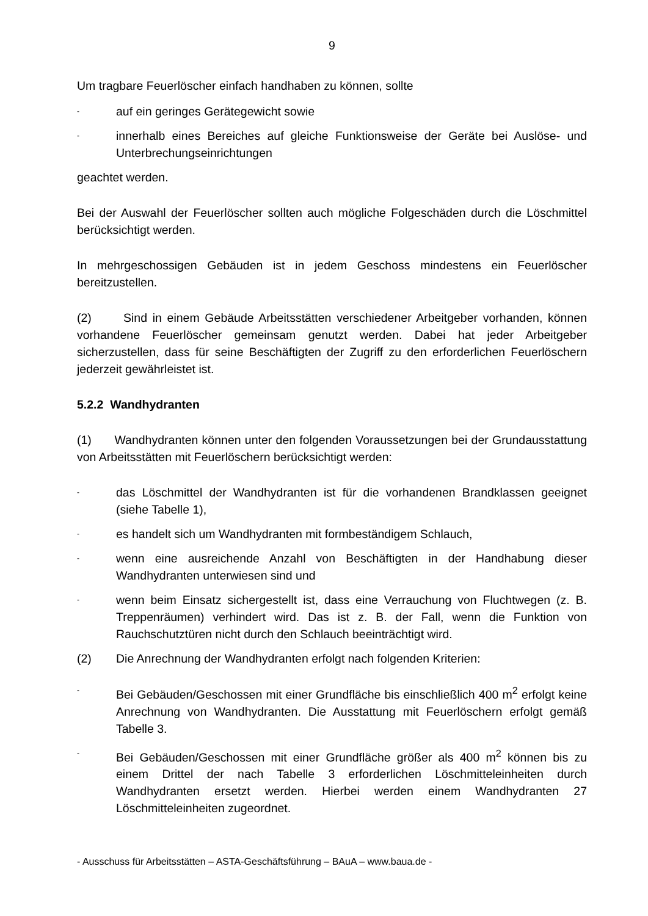9
Um tragbare Feuerlöscher einfach handhaben zu können, sollte
- auf ein geringes Gerätegewicht sowie
- innerhalb eines Bereiches auf gleiche Funktionsweise der Geräte bei Auslöse- und Unterbrechungseinrichtungen
geachtet werden.
Bei der Auswahl der Feuerlöscher sollten auch mögliche Folgeschäden durch die Löschmittel berücksichtigt werden.
In mehrgeschossigen Gebäuden ist in jedem Geschoss mindestens ein Feuerlöscher bereitzustellen.
(2) Sind in einem Gebäude Arbeitsstätten verschiedener Arbeitgeber vorhanden, können vorhandene Feuerlöscher gemeinsam genutzt werden. Dabei hat jeder Arbeitgeber sicherzustellen, dass für seine Beschäftigten der Zugriff zu den erforderlichen Feuerlöschern jederzeit gewährleistet ist.
5.2.2 Wandhydranten
(1) Wandhydranten können unter den folgenden Voraussetzungen bei der Grundausstattung von Arbeitsstätten mit Feuerlöschern berücksichtigt werden:
- das Löschmittel der Wandhydranten ist für die vorhandenen Brandklassen geeignet (siehe Tabelle 1),
- es handelt sich um Wandhydranten mit formbeständigem Schlauch,
- wenn eine ausreichende Anzahl von Beschäftigten in der Handhabung dieser Wandhydranten unterwiesen sind und
- wenn beim Einsatz sichergestellt ist, dass eine Verrauchung von Fluchtwegen (z. B. Treppenräumen) verhindert wird. Das ist z. B. der Fall, wenn die Funktion von Rauchschutztüren nicht durch den Schlauch beeinträchtigt wird.
(2) Die Anrechnung der Wandhydranten erfolgt nach folgenden Kriterien:
- Bei Gebäuden/Geschossen mit einer Grundfläche bis einschließlich 400 m<sup>2</sup> erfolgt keine Anrechnung von Wandhydranten. Die Ausstattung mit Feuerlöschern erfolgt gemäß Tabelle 3.
- Bei Gebäuden/Geschossen mit einer Grundfläche größer als 400 m<sup>2</sup> können bis zu einem Drittel der nach Tabelle 3 erforderlichen Löschmitteleinheiten durch Wandhydranten ersetzt werden. Hierbei werden einem Wandhydranten 27 Löschmitteleinheiten zugeordnet.
- Ausschuss für Arbeitsstätten – ASTA-Geschäftsführung – BAuA – www.baua.de -